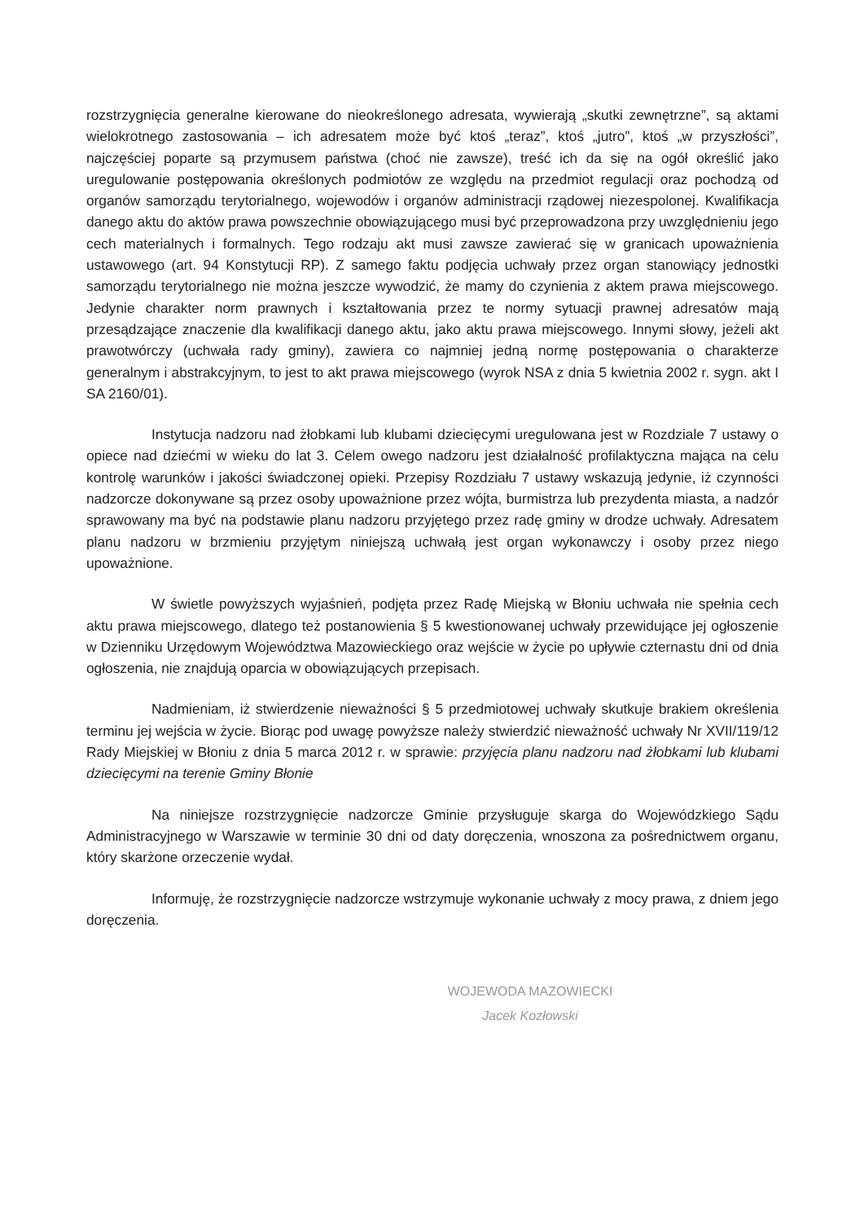rozstrzygnięcia generalne kierowane do nieokreślonego adresata, wywierają „skutki zewnętrzne”, są aktami wielokrotnego zastosowania – ich adresatem może być ktoś „teraz”, ktoś „jutro”, ktoś „w przyszłości”, najczęściej poparte są przymusem państwa (choć nie zawsze), treść ich da się na ogół określić jako uregulowanie postępowania określonych podmiotów ze względu na przedmiot regulacji oraz pochodzą od organów samorządu terytorialnego, wojewodów i organów administracji rządowej niezespolonej. Kwalifikacja danego aktu do aktów prawa powszechnie obowiązującego musi być przeprowadzona przy uwzględnieniu jego cech materialnych i formalnych. Tego rodzaju akt musi zawsze zawierać się w granicach upoważnienia ustawowego (art. 94 Konstytucji RP). Z samego faktu podjęcia uchwały przez organ stanowiący jednostki samorządu terytorialnego nie można jeszcze wywodzić, że mamy do czynienia z aktem prawa miejscowego. Jedynie charakter norm prawnych i kształtowania przez te normy sytuacji prawnej adresatów mają przesądzające znaczenie dla kwalifikacji danego aktu, jako aktu prawa miejscowego. Innymi słowy, jeżeli akt prawotwórczy (uchwała rady gminy), zawiera co najmniej jedną normę postępowania o charakterze generalnym i abstrakcyjnym, to jest to akt prawa miejscowego (wyrok NSA z dnia 5 kwietnia 2002 r. sygn. akt I SA 2160/01).
Instytucja nadzoru nad żłobkami lub klubami dziecięcymi uregulowana jest w Rozdziale 7 ustawy o opiece nad dziećmi w wieku do lat 3. Celem owego nadzoru jest działalność profilaktyczna mająca na celu kontrolę warunków i jakości świadczonej opieki. Przepisy Rozdziału 7 ustawy wskazują jedynie, iż czynności nadzorcze dokonywane są przez osoby upoważnione przez wójta, burmistrza lub prezydenta miasta, a nadzór sprawowany ma być na podstawie planu nadzoru przyjętego przez radę gminy w drodze uchwały. Adresatem planu nadzoru w brzmieniu przyjętym niniejszą uchwałą jest organ wykonawczy i osoby przez niego upoważnione.
W świetle powyższych wyjaśnień, podjęta przez Radę Miejską w Błoniu uchwała nie spełnia cech aktu prawa miejscowego, dlatego też postanowienia § 5 kwestionowanej uchwały przewidujące jej ogłoszenie w Dzienniku Urzędowym Województwa Mazowieckiego oraz wejście w życie po upływie czternastu dni od dnia ogłoszenia, nie znajdują oparcia w obowiązujących przepisach.
Nadmieniam, iż stwierdzenie nieważności § 5 przedmiotowej uchwały skutkuje brakiem określenia terminu jej wejścia w życie. Biorąc pod uwagę powyższe należy stwierdzić nieważność uchwały Nr XVII/119/12 Rady Miejskiej w Błoniu z dnia 5 marca 2012 r. w sprawie: przyjęcia planu nadzoru nad żłobkami lub klubami dziecięcymi na terenie Gminy Błonie
Na niniejsze rozstrzygnięcie nadzorcze Gminie przysługuje skarga do Wojewódzkiego Sądu Administracyjnego w Warszawie w terminie 30 dni od daty doręczenia, wnoszona za pośrednictwem organu, który skarżone orzeczenie wydał.
Informuję, że rozstrzygnięcie nadzorcze wstrzymuje wykonanie uchwały z mocy prawa, z dniem jego doręczenia.
WOJEWODA MAZOWIECKI
Jacek Kozłowski